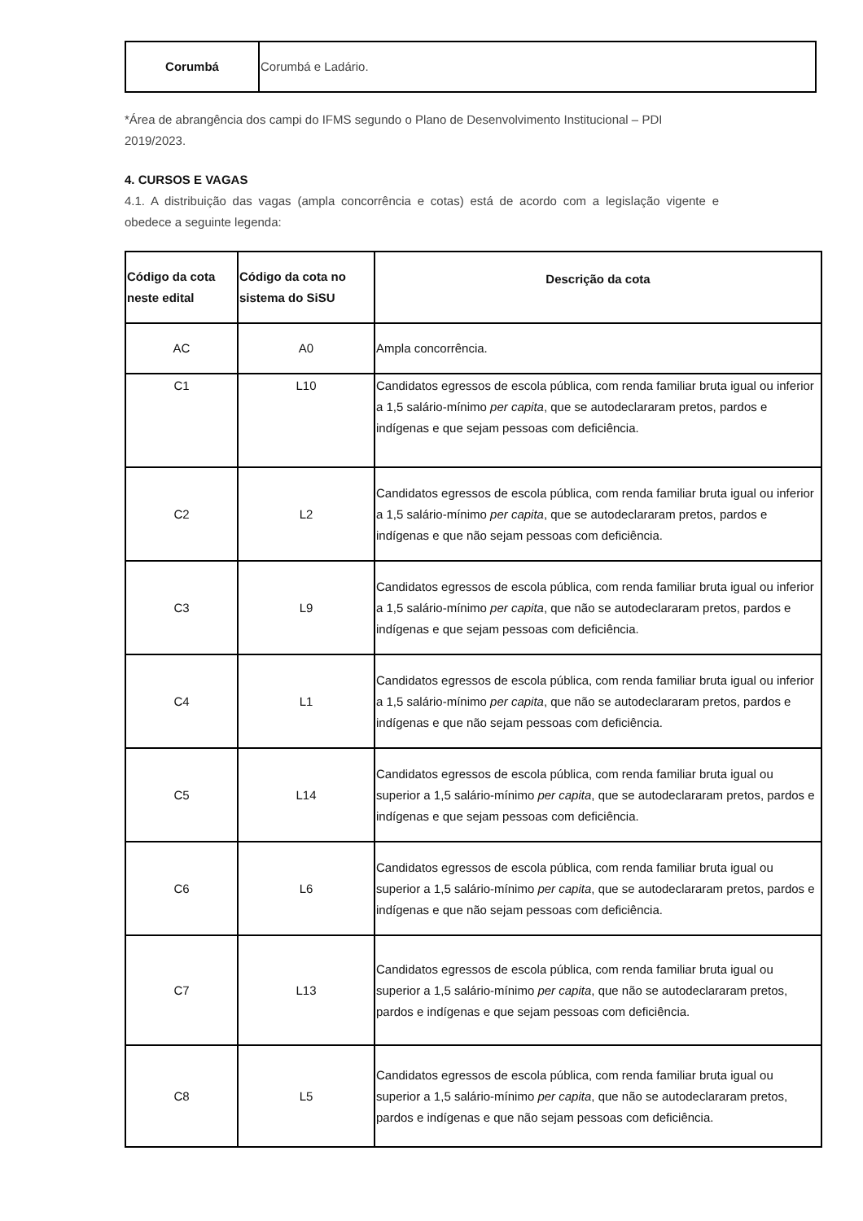| Corumbá | Corumbá e Ladário. |
*Área de abrangência dos campi do IFMS segundo o Plano de Desenvolvimento Institucional – PDI 2019/2023.
4. CURSOS E VAGAS
4.1. A distribuição das vagas (ampla concorrência e cotas) está de acordo com a legislação vigente e obedece a seguinte legenda:
| Código da cota neste edital | Código da cota no sistema do SiSU | Descrição da cota |
| --- | --- | --- |
| AC | A0 | Ampla concorrência. |
| C1 | L10 | Candidatos egressos de escola pública, com renda familiar bruta igual ou inferior a 1,5 salário-mínimo per capita , que se autodeclararam pretos, pardos e indígenas e que sejam pessoas com deficiência. |
| C2 | L2 | Candidatos egressos de escola pública, com renda familiar bruta igual ou inferior a 1,5 salário-mínimo per capita , que se autodeclararam pretos, pardos e indígenas e que não sejam pessoas com deficiência. |
| C3 | L9 | Candidatos egressos de escola pública, com renda familiar bruta igual ou inferior a 1,5 salário-mínimo per capita , que não se autodeclararam pretos, pardos e indígenas e que sejam pessoas com deficiência. |
| C4 | L1 | Candidatos egressos de escola pública, com renda familiar bruta igual ou inferior a 1,5 salário-mínimo per capita , que não se autodeclararam pretos, pardos e indígenas e que não sejam pessoas com deficiência. |
| C5 | L14 | Candidatos egressos de escola pública, com renda familiar bruta igual ou superior a 1,5 salário-mínimo per capita , que se autodeclararam pretos, pardos e indígenas e que sejam pessoas com deficiência. |
| C6 | L6 | Candidatos egressos de escola pública, com renda familiar bruta igual ou superior a 1,5 salário-mínimo per capita , que se autodeclararam pretos, pardos e indígenas e que não sejam pessoas com deficiência. |
| C7 | L13 | Candidatos egressos de escola pública, com renda familiar bruta igual ou superior a 1,5 salário-mínimo per capita , que não se autodeclararam pretos, pardos e indígenas e que sejam pessoas com deficiência. |
| C8 | L5 | Candidatos egressos de escola pública, com renda familiar bruta igual ou superior a 1,5 salário-mínimo per capita , que não se autodeclararam pretos, pardos e indígenas e que não sejam pessoas com deficiência. |